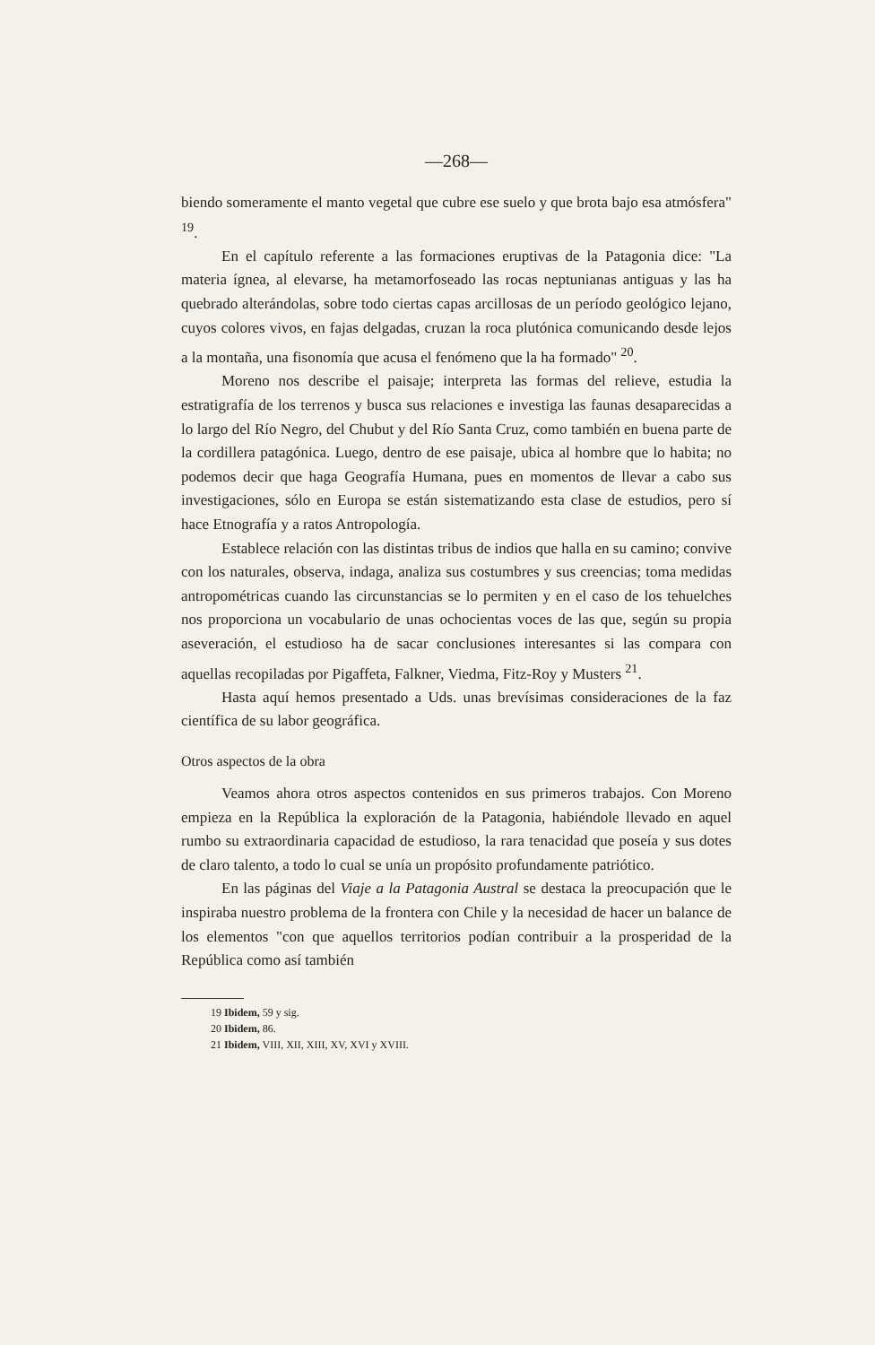—268—
biendo someramente el manto vegetal que cubre ese suelo y que brota bajo esa atmósfera" <sup>19</sup>.
En el capítulo referente a las formaciones eruptivas de la Patagonia dice: "La materia ígnea, al elevarse, ha metamorfoseado las rocas neptunianas antiguas y las ha quebrado alterándolas, sobre todo ciertas capas arcillosas de un período geológico lejano, cuyos colores vivos, en fajas delgadas, cruzan la roca plutónica comunicando desde lejos a la montaña, una fisonomía que acusa el fenómeno que la ha formado" <sup>20</sup>.
Moreno nos describe el paisaje; interpreta las formas del relieve, estudia la estratigrafía de los terrenos y busca sus relaciones e investiga las faunas desaparecidas a lo largo del Río Negro, del Chubut y del Río Santa Cruz, como también en buena parte de la cordillera patagónica. Luego, dentro de ese paisaje, ubica al hombre que lo habita; no podemos decir que haga Geografía Humana, pues en momentos de llevar a cabo sus investigaciones, sólo en Europa se están sistematizando esta clase de estudios, pero sí hace Etnografía y a ratos Antropología.
Establece relación con las distintas tribus de indios que halla en su camino; convive con los naturales, observa, indaga, analiza sus costumbres y sus creencias; toma medidas antropométricas cuando las circunstancias se lo permiten y en el caso de los tehuelches nos proporciona un vocabulario de unas ochocientas voces de las que, según su propia aseveración, el estudioso ha de sacar conclusiones interesantes si las compara con aquellas recopiladas por Pigaffeta, Falkner, Viedma, Fitz-Roy y Musters <sup>21</sup>.
Hasta aquí hemos presentado a Uds. unas brevísimas consideraciones de la faz científica de su labor geográfica.
Otros aspectos de la obra
Veamos ahora otros aspectos contenidos en sus primeros trabajos. Con Moreno empieza en la República la exploración de la Patagonia, habiéndole llevado en aquel rumbo su extraordinaria capacidad de estudioso, la rara tenacidad que poseía y sus dotes de claro talento, a todo lo cual se unía un propósito profundamente patriótico.
En las páginas del Viaje a la Patagonia Austral se destaca la preocupación que le inspiraba nuestro problema de la frontera con Chile y la necesidad de hacer un balance de los elementos "con que aquellos territorios podían contribuir a la prosperidad de la República como así también
19 Ibidem, 59 y sig.
20 Ibidem, 86.
21 Ibidem, VIII, XII, XIII, XV, XVI y XVIII.